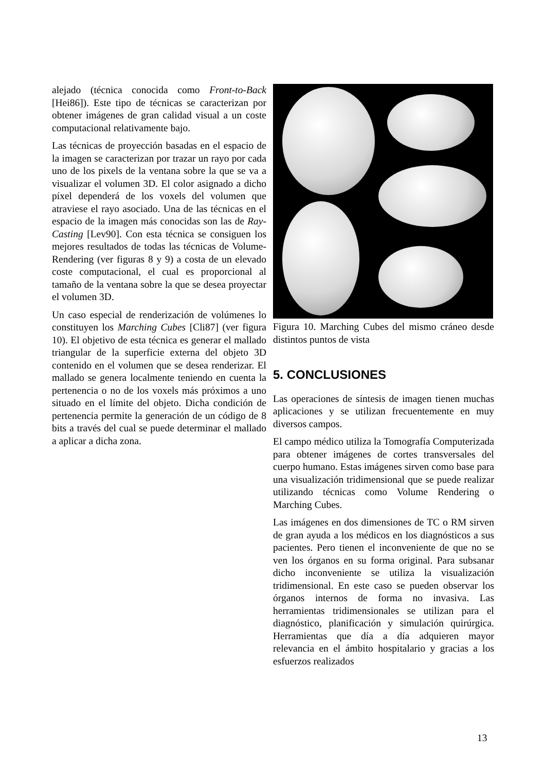alejado (técnica conocida como Front-to-Back [Hei86]). Este tipo de técnicas se caracterizan por obtener imágenes de gran calidad visual a un coste computacional relativamente bajo.
Las técnicas de proyección basadas en el espacio de la imagen se caracterizan por trazar un rayo por cada uno de los pixels de la ventana sobre la que se va a visualizar el volumen 3D. El color asignado a dicho píxel dependerá de los voxels del volumen que atraviese el rayo asociado. Una de las técnicas en el espacio de la imagen más conocidas son las de Ray-Casting [Lev90]. Con esta técnica se consiguen los mejores resultados de todas las técnicas de Volume-Rendering (ver figuras 8 y 9) a costa de un elevado coste computacional, el cual es proporcional al tamaño de la ventana sobre la que se desea proyectar el volumen 3D.
Un caso especial de renderización de volúmenes lo constituyen los Marching Cubes [Cli87] (ver figura 10). El objetivo de esta técnica es generar el mallado triangular de la superficie externa del objeto 3D contenido en el volumen que se desea renderizar. El mallado se genera localmente teniendo en cuenta la pertenencia o no de los voxels más próximos a uno situado en el límite del objeto. Dicha condición de pertenencia permite la generación de un código de 8 bits a través del cual se puede determinar el mallado a aplicar a dicha zona.
Figura 10. Marching Cubes del mismo cráneo desde distintos puntos de vista
5. CONCLUSIONES
Las operaciones de síntesis de imagen tienen muchas aplicaciones y se utilizan frecuentemente en muy diversos campos.
El campo médico utiliza la Tomografía Computerizada para obtener imágenes de cortes transversales del cuerpo humano. Estas imágenes sirven como base para una visualización tridimensional que se puede realizar utilizando técnicas como Volume Rendering o Marching Cubes.
Las imágenes en dos dimensiones de TC o RM sirven de gran ayuda a los médicos en los diagnósticos a sus pacientes. Pero tienen el inconveniente de que no se ven los órganos en su forma original. Para subsanar dicho inconveniente se utiliza la visualización tridimensional. En este caso se pueden observar los órganos internos de forma no invasiva. Las herramientas tridimensionales se utilizan para el diagnóstico, planificación y simulación quirúrgica. Herramientas que día a día adquieren mayor relevancia en el ámbito hospitalario y gracias a los esfuerzos realizados
13